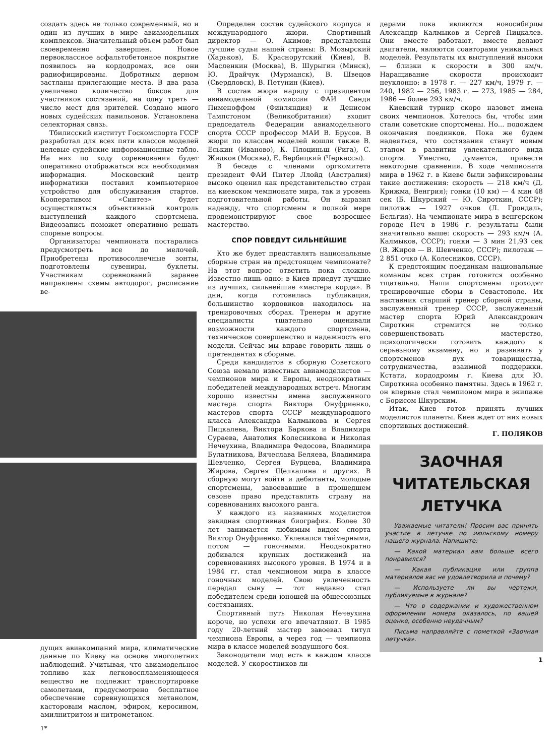создать здесь не только современный, но и один из лучших в мире авиамодельных комплексов. Значительный объем работ был своевременно завершен. Новое первоклассное асфальтобетонное покрытие появилось на кордодромах, все они радиофицированы. Добротным дерном застланы прилегающие места. В два раза увеличено количество боксов для участников состязаний, на одну треть — число мест для зрителей. Создано много новых судейских павильонов. Установлена селекторная связь.
Тбилисский институт Госкомспорта ГССР разработал для всех пяти классов моделей целевые судейские информационные табло. На них по ходу соревнования будет оперативно отображаться вся необходимая информация. Московский центр информатики поставил компьютерное устройство для обслуживания стартов. Кооперативом «Синтез» будет осуществляться объективный контроль выступлений каждого спортсмена. Видеозапись поможет оперативно решать спорные вопросы.
Организаторы чемпионата постарались предусмотреть все до мелочей. Приобретены противосолнечные зонты, подготовлены сувениры, буклеты. Участникам соревнований заранее направлены схемы автодорог, расписание ве-
дущих авиакомпаний мира, климатические данные по Киеву на основе многолетних наблюдений. Учитывая, что авиамодельное топливо как легковоспламеняющееся вещество не подлежит транспортировке самолетами, предусмотрено бесплатное обеспечение соревнующихся метанолом, касторовым маслом, эфиром, керосином, амилнитритом и нитрометаном.
1*
Определен состав судейского корпуса и международного жюри. Спортивный директор — О. Акимов; представлены лучшие судьи нашей страны: В. Мозырский (Харьков), Б. Краснорутский (Киев), В. Масленкин (Москва), В. Шурыгин (Минск), Ю. Драйчук (Мурманск), В. Швецов (Свердловск), В. Петунин (Киев).
В состав жюри наряду с президентом авиамодельной комиссии ФАИ Санди Пименоффом (Финляндия) и Денисом Тампстоном (Великобритания) входит председатель Федерации авиамодельного спорта СССР профессор МАИ В. Брусов. В жюри по классам моделей вошли также В. Еськин (Иваново), К. Плоциньш (Рига), С. Жидков (Москва), Е. Вербицкий (Черкассы).
В беседе с членами оргкомитета президент ФАИ Питер Ллойд (Австралия) высоко оценил как представительство стран на киевском чемпионате мира, так и уровень подготовительной работы. Он выразил надежду, что спортсмены в полной мере продемонстрируют свое возросшее мастерство.
СПОР ПОВЕДУТ СИЛЬНЕЙШИЕ
Кто же будет представлять национальные сборные стран на предстоящем чемпионате? На этот вопрос ответить пока сложно. Известно лишь одно: в Киев приедут лучшие из лучших, сильнейшие «мастера корда». В дни, когда готовилась публикация, большинство кордовиков находилось на тренировочных сборах. Тренеры и другие специалисты тщательно оценивали возможности каждого спортсмена, техническое совершенство и надежность его модели. Сейчас мы вправе говорить лишь о претендентах в сборные.
Среди кандидатов в сборную Советского Союза немало известных авиамоделистов — чемпионов мира и Европы, неоднократных победителей международных встреч. Многим хорошо известны имена заслуженного мастера спорта Виктора Онуфриенко, мастеров спорта СССР международного класса Александра Калмыкова и Сергея Пицкалева, Виктора Баркова и Владимира Сураева, Анатолия Колесникова и Николая Нечеухина, Владимира Федосова, Владимира Булатникова, Вячеслава Беляева, Владимира Шевченко, Сергея Бурцева, Владимира Жирова, Сергея Щелкалина и других. В сборную могут войти и дебютанты, молодые спортсмены, завоевавшие в прошедшем сезоне право представлять страну на соревнованиях высокого ранга.
У каждого из названных моделистов завидная спортивная биография. Более 30 лет занимается любимым видом спорта Виктор Онуфриенко. Увлекался таймерными, потом — гоночными. Неоднократно добивался крупных достижений на соревнованиях высокого уровня. В 1974 и в 1984 гг. стал чемпионом мира в классе гоночных моделей. Свою увлеченность передал сыну — тот недавно стал победителем среди юношей на общесоюзных состязаниях.
Спортивный путь Николая Нечеухина короче, но успехи его впечатляют. В 1985 году 20-летний мастер завоевал титул чемпиона Европы, а через год — чемпиона мира в классе моделей воздушного боя.
Законодатели мод есть в каждом классе моделей. У скоростников ли-
дерами пока являются новосибирцы Александр Калмыков и Сергей Пицкалев. Они вместе работают, вместе делают двигатели, являются соавторами уникальных моделей. Результаты их выступлений высоки — близки к скорости в 300 км/ч. Наращивание скорости происходит неуклонно: в 1978 г. — 227 км/ч, 1979 г. — 240, 1982 — 256, 1983 г. — 273, 1985 — 284, 1986 — более 293 км/ч.
Киевский турнир скоро назовет имена своих чемпионов. Хотелось бы, чтобы ими стали советские спортсмены. Но... подождем окончания поединков. Пока же будем надеяться, что состязания станут новым этапом в развитии увлекательного вида спорта. Уместно, думается, привести некоторые сравнения. В ходе чемпионата мира в 1962 г. в Киеве были зафиксированы такие достижения: скорость — 218 км/ч (Д. Крижма, Венгрия); гонки (10 км) — 4 мин 48 сек (Б. Шкурский — Ю. Сироткин, СССР); пилотаж — 1927 очков (Л. Грондаль, Бельгия). На чемпионате мира в венгерском городе Печ в 1986 г. результаты были значительно выше: скорость — 293 км/ч (А. Калмыков, СССР); гонки — 3 мин 21,93 сек (В. Жиров — В. Шевченко, СССР); пилотаж — 2 851 очко (А. Колесников, СССР).
К предстоящим поединкам национальные команды всех стран готовятся особенно тщательно. Наши спортсмены проходят тренировочные сборы в Севастополе. Их наставник старший тренер сборной страны, заслуженный тренер СССР, заслуженный мастер спорта Юрий Александрович Сироткин стремится не только совершенствовать мастерство, психологически готовить каждого к серьезному экзамену, но и развивать у спортсменов дух товарищества, сотрудничества, взаимной поддержки. Кстати, кордодромы г. Киева для Ю. Сироткина особенно памятны. Здесь в 1962 г. он впервые стал чемпионом мира в экипаже с Борисом Шкурским.
Итак, Киев готов принять лучших моделистов планеты. Киев ждет от них новых спортивных достижений.
Г. ПОЛЯКОВ
ЗАОЧНАЯ ЧИТАТЕЛЬСКАЯ ЛЕТУЧКА
Уважаемые читатели! Просим вас принять участие в летучке по июльскому номеру нашего журнала. Напишите:
— Какой материал вам больше всего понравился?
— Какая публикация или группа материалов вас не удовлетворила и почему?
— Используете ли вы чертежи, публикуемые в журнале?
— Что в содержании и художественном оформлении номера оказалось, по вашей оценке, особенно неудачным?
Письма направляйте с пометкой «Заочная летучка».
1